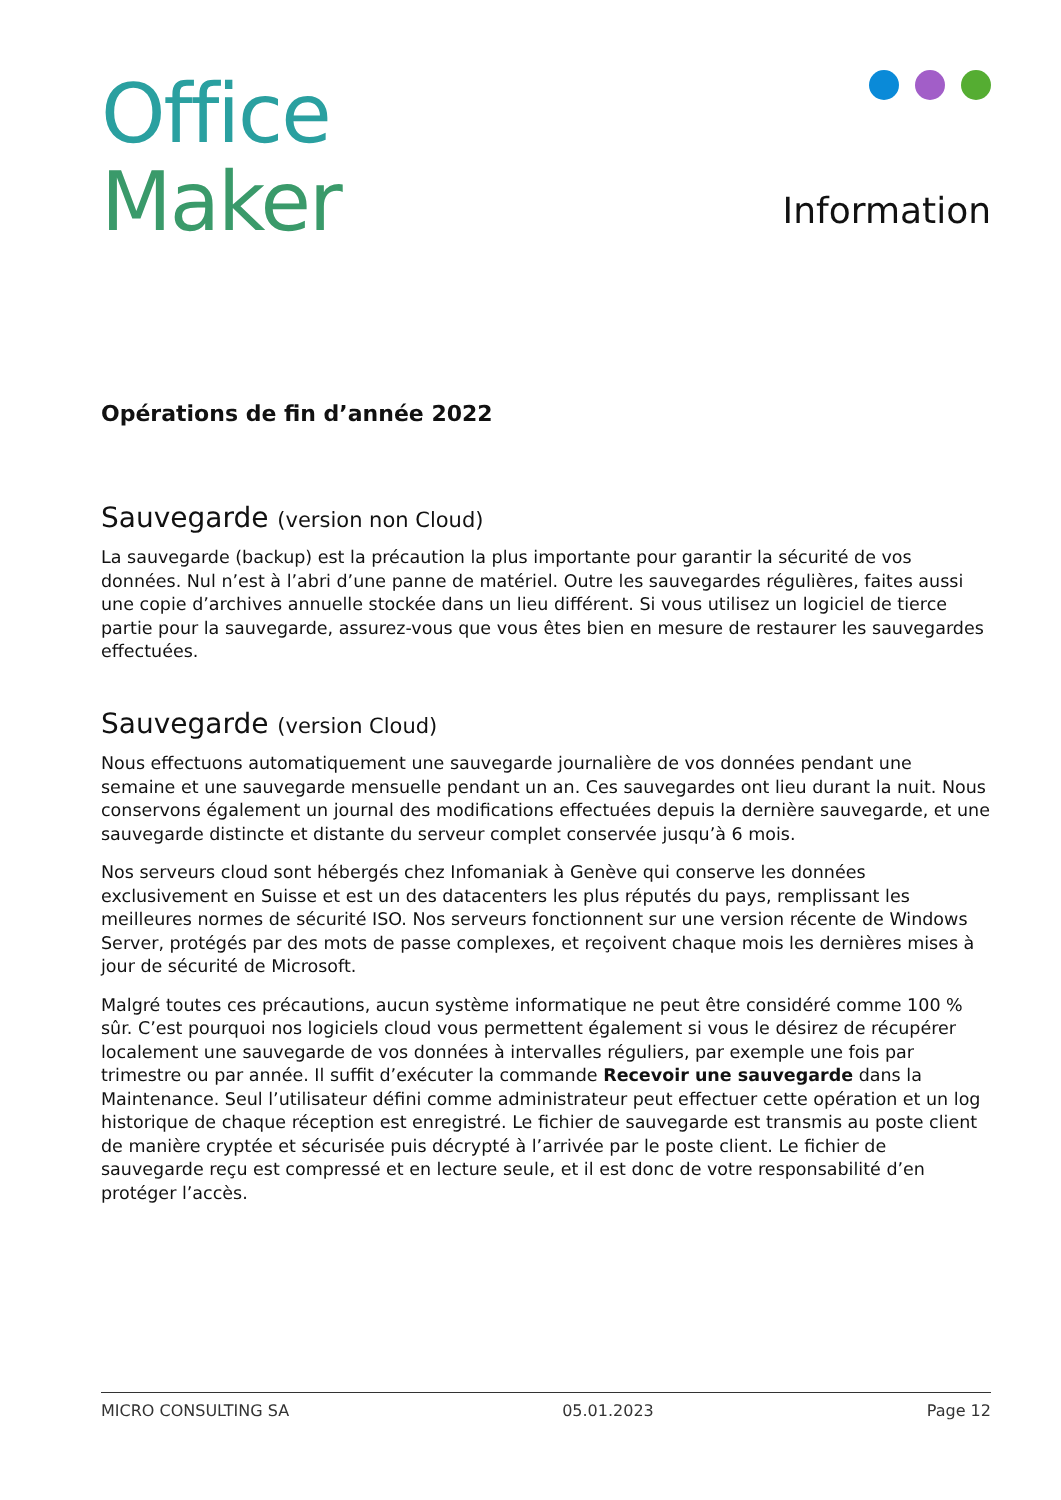Office
Maker
Information
Opérations de fin d’année 2022
Sauvegarde (version non Cloud)
La sauvegarde (backup) est la précaution la plus importante pour garantir la sécurité de vos données. Nul n’est à l’abri d’une panne de matériel. Outre les sauvegardes régulières, faites aussi une copie d’archives annuelle stockée dans un lieu différent. Si vous utilisez un logiciel de tierce partie pour la sauvegarde, assurez-vous que vous êtes bien en mesure de restaurer les sauvegardes effectuées.
Sauvegarde (version Cloud)
Nous effectuons automatiquement une sauvegarde journalière de vos données pendant une semaine et une sauvegarde mensuelle pendant un an. Ces sauvegardes ont lieu durant la nuit. Nous conservons également un journal des modifications effectuées depuis la dernière sauvegarde, et une sauvegarde distincte et distante du serveur complet conservée jusqu’à 6 mois.
Nos serveurs cloud sont hébergés chez Infomaniak à Genève qui conserve les données exclusivement en Suisse et est un des datacenters les plus réputés du pays, remplissant les meilleures normes de sécurité ISO. Nos serveurs fonctionnent sur une version récente de Windows Server, protégés par des mots de passe complexes, et reçoivent chaque mois les dernières mises à jour de sécurité de Microsoft.
Malgré toutes ces précautions, aucun système informatique ne peut être considéré comme 100 % sûr. C’est pourquoi nos logiciels cloud vous permettent également si vous le désirez de récupérer localement une sauvegarde de vos données à intervalles réguliers, par exemple une fois par trimestre ou par année. Il suffit d’exécuter la commande Recevoir une sauvegarde dans la Maintenance. Seul l’utilisateur défini comme administrateur peut effectuer cette opération et un log historique de chaque réception est enregistré. Le fichier de sauvegarde est transmis au poste client de manière cryptée et sécurisée puis décrypté à l’arrivée par le poste client. Le fichier de sauvegarde reçu est compressé et en lecture seule, et il est donc de votre responsabilité d’en protéger l’accès.
MICRO CONSULTING SA 05.01.2023 Page 12